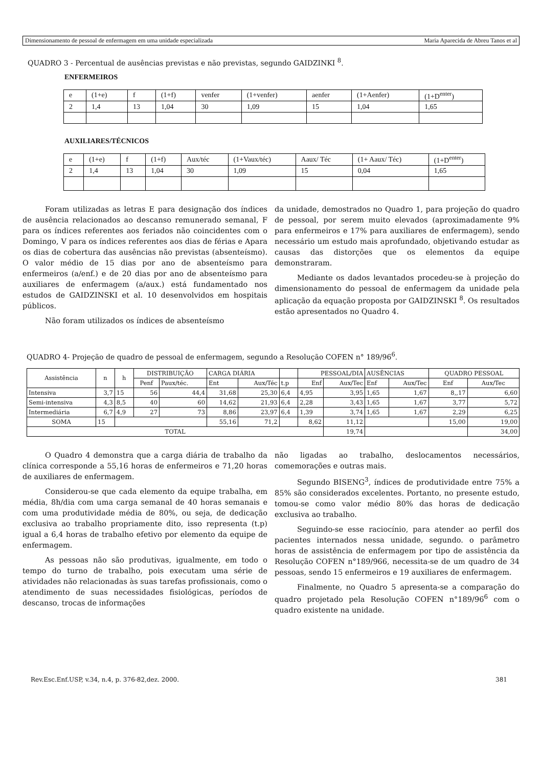Dimensionamento de pessoal de enfermagem em uma unidade especializada Maria Aparecida de Abreu Tanos et al
QUADRO 3 - Percentual de ausências previstas e não previstas, segundo GAIDZINKI <sup>8</sup>.
ENFERMEIROS
| e | (1+e) | f | (1+f) | venfer | (1+venfer) | aenfer | (1+Aenfer) | (1+D<sup>enter</sup>) |
| 2 | 1,4 | 13 | 1,04 | 30 | 1,09 | 15 | 1,04 | 1,65 |
AUXILIARES/TÉCNICOS
| e | (1+e) | f | (1+f) | Aux/téc | (1+Vaux/téc) | Aaux/ Téc | (1+ Aaux/ Téc) | (1+D<sup>enter</sup>) |
| 2 | 1,4 | 13 | 1,04 | 30 | 1,09 | 15 | 0,04 | 1,65 |
Foram utilizadas as letras E para designação dos índices de ausência relacionados ao descanso remunerado semanal, F para os índices referentes aos feriados não coincidentes com o Domingo, V para os índices referentes aos dias de férias e Apara os dias de cobertura das ausências não previstas (absenteísmo). O valor médio de 15 dias por ano de absenteísmo para enfermeiros (a/enf.) e de 20 dias por ano de absenteísmo para auxiliares de enfermagem (a/aux.) está fundamentado nos estudos de GAIDZINSKI et al. 10 desenvolvidos em hospitais públicos.
Não foram utilizados os índices de absenteísmo
da unidade, demostrados no Quadro 1, para projeção do quadro de pessoal, por serem muito elevados (aproximadamente 9% para enfermeiros e 17% para auxiliares de enfermagem), sendo necessário um estudo mais aprofundado, objetivando estudar as causas das distorções que os elementos da equipe demonstraram.
Mediante os dados levantados procedeu-se à projeção do dimensionamento do pessoal de enfermagem da unidade pela aplicação da equação proposta por GAIDZINSKI <sup>8</sup>. Os resultados estão apresentados no Quadro 4.
QUADRO 4- Projeção de quadro de pessoal de enfermagem, segundo a Resolução COFEN n° 189/96<sup>6</sup>.
| Assistência | n | h | DISTRIBUIÇÃO | | CARGA DIÁRIA | | | PESSOAL/DIA | | AUSÊNCIAS | | QUADRO PESSOAL | |
| | | | Penf | Paux/téc. | Ent | Aux/Téc | t.p | Enf | Aux/Tec | Enf | Aux/Tec | Enf | Aux/Tec |
| Intensiva | 3,7 | 15 | 56 | 44,4 | 31,68 | 25,30 | 6,4 | 4,95 | 3,95 | 1,65 | 1,67 | 8,,17 | 6,60 |
| Semi-intensiva | 4,3 | 8,5 | 40 | 60 | 14,62 | 21,93 | 6,4 | 2,28 | 3,43 | 1,65 | 1,67 | 3,77 | 5,72 |
| Intermediária | 6,7 | 4,9 | 27 | 73 | 8,86 | 23,97 | 6,4 | 1,39 | 3,74 | 1,65 | 1,67 | 2,29 | 6,25 |
| SOMA | 15 | | | | 55,16 | 71,2 | | 8,62 | 11,12 | | | 15,00 | 19,00 |
| TOTAL | | | | | | | | | 19,74 | | | | 34,00 |
O Quadro 4 demonstra que a carga diária de trabalho da clínica corresponde a 55,16 horas de enfermeiros e 71,20 horas de auxiliares de enfermagem.
Considerou-se que cada elemento da equipe trabalha, em média, 8h/dia com uma carga semanal de 40 horas semanais e com uma produtividade média de 80%, ou seja, de dedicação exclusiva ao trabalho propriamente dito, isso representa (t.p) igual a 6,4 horas de trabalho efetivo por elemento da equipe de enfermagem.
As pessoas não são produtivas, igualmente, em todo o tempo do turno de trabalho, pois executam uma série de atividades não relacionadas às suas tarefas profissionais, como o atendimento de suas necessidades fisiológicas, períodos de descanso, trocas de informações
não ligadas ao trabalho, deslocamentos necessários, comemorações e outras mais.
Segundo BISENG<sup>3</sup>, índices de produtividade entre 75% a 85% são considerados excelentes. Portanto, no presente estudo, tomou-se como valor médio 80% das horas de dedicação exclusiva ao trabalho.
Seguindo-se esse raciocínio, para atender ao perfil dos pacientes internados nessa unidade, segundo. o parâmetro horas de assistência de enfermagem por tipo de assistência da Resolução COFEN n°189/966, necessita-se de um quadro de 34 pessoas, sendo 15 enfermeiros e 19 auxiliares de enfermagem.
Finalmente, no Quadro 5 apresenta-se a comparação do quadro projetado pela Resolução COFEN n°189/96<sup>6</sup> com o quadro existente na unidade.
Rev.Esc.Enf.USP, v.34, n.4, p. 376-82,dez. 2000. 381